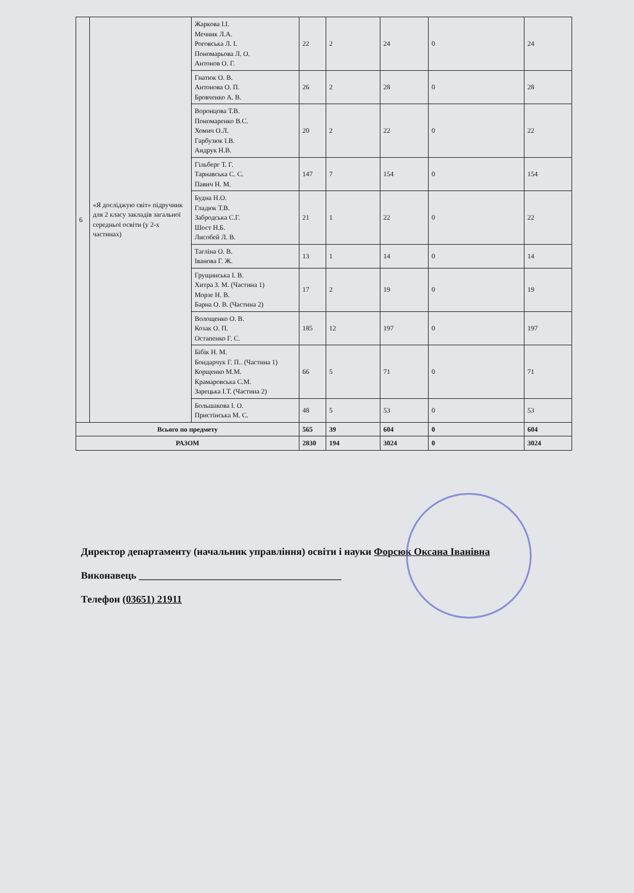| 6 | «Я досліджую світ» підручник для 2 класу закладів загальної середньої освіти (у 2-х частинах) | Жаркова І.І. Мечник Л.А. Роговська Л. І. Пономарьова Л. О. Антонов О. Г. | 22 | 2 | 24 | 0 | 24 |
| | | Гнатюк О. В. Антонова О. П. Бровченко А. В. | 26 | 2 | 28 | 0 | 28 |
| | | Воронцова Т.В. Пономаренко В.С. Хомич О.Л. Гарбузюк І.В. Андрук Н.В. | 20 | 2 | 22 | 0 | 22 |
| | | Гільберг Т. Г. Тарнавська С. С. Павич Н. М. | 147 | 7 | 154 | 0 | 154 |
| | | Будна Н.О. Гладюк Т.В. Забродська С.Г. Шост Н.Б. Лисобей Л. В. | 21 | 1 | 22 | 0 | 22 |
| | | Тагліна О. В. Іванова Г. Ж. | 13 | 1 | 14 | 0 | 14 |
| | | Грущинська І. В. Хитра З. М. (Частина 1) Морзе Н. В. Барна О. В. (Частина 2) | 17 | 2 | 19 | 0 | 19 |
| | | Волощенко О. В. Козак О. П. Остапенко Г. С. | 185 | 12 | 197 | 0 | 197 |
| | | Бібік Н. М. Бондарчук Г. П.. (Частина 1) Корщенко М.М. Крамаровська С.М. Зарецька І.Т. (Частина 2) | 66 | 5 | 71 | 0 | 71 |
| | | Большакова І. О. Пристінська М. С. | 48 | 5 | 53 | 0 | 53 |
| Всього по предмету | | | 565 | 39 | 604 | 0 | 604 |
| РАЗОМ | | | 2830 | 194 | 3024 | 0 | 3024 |
Директор департаменту (начальник управління) освіти і науки Форсюк Оксана Іванівна
Виконавець ________________________________________
Телефон (03651) 21911